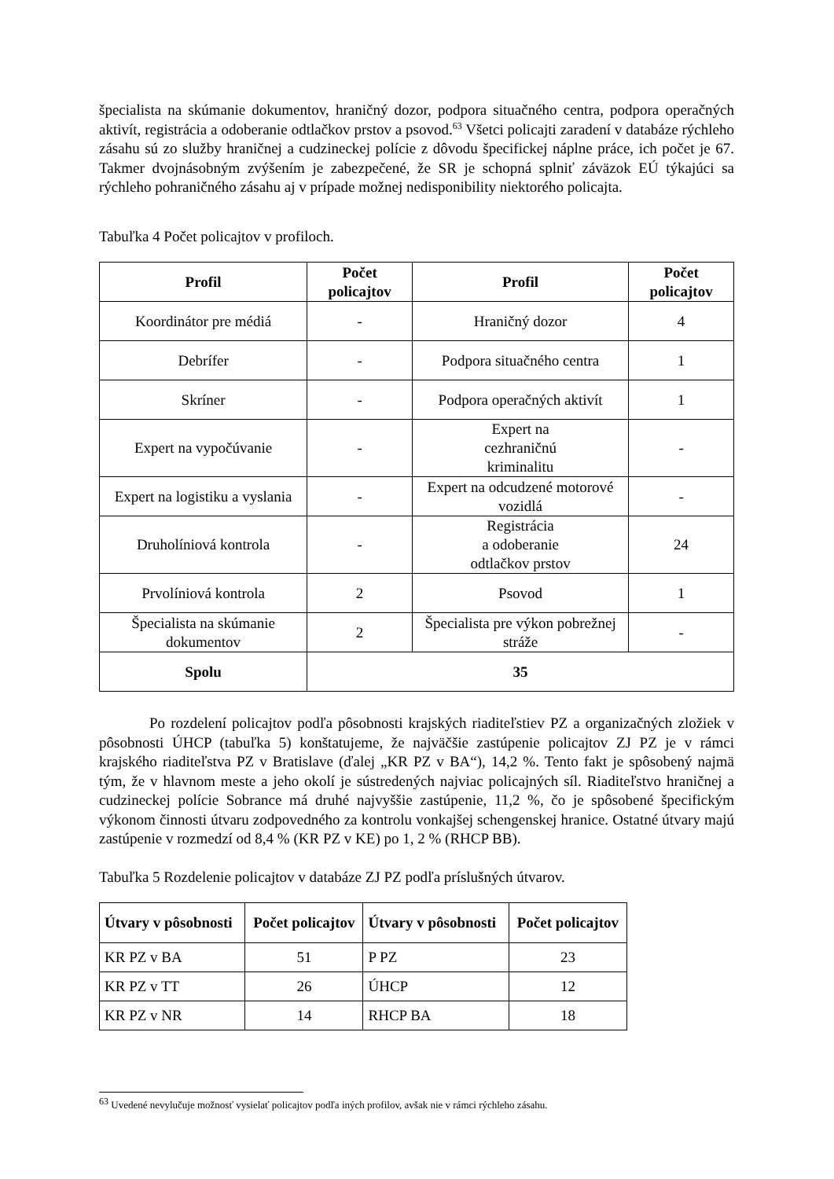špecialista na skúmanie dokumentov, hraničný dozor, podpora situačného centra, podpora operačných aktivít, registrácia a odoberanie odtlačkov prstov a psovod.<sup>63</sup> Všetci policajti zaradení v databáze rýchleho zásahu sú zo služby hraničnej a cudzineckej polície z dôvodu špecifickej náplne práce, ich počet je 67. Takmer dvojnásobným zvýšením je zabezpečené, že SR je schopná splniť záväzok EÚ týkajúci sa rýchleho pohraničného zásahu aj v prípade možnej nedisponibility niektorého policajta.
Tabuľka 4 Počet policajtov v profiloch.
| Profil | Počet policajtov | Profil | Počet policajtov |
| --- | --- | --- | --- |
| Koordinátor pre médiá | - | Hraničný dozor | 4 |
| Debrífer | - | Podpora situačného centra | 1 |
| Skríner | - | Podpora operačných aktivít | 1 |
| Expert na vypočúvanie | - | Expert na cezhraničnú kriminalitu | - |
| Expert na logistiku a vyslania | - | Expert na odcudzené motorové vozidlá | - |
| Druholíniová kontrola | - | Registrácia a odoberanie odtlačkov prstov | 24 |
| Prvolíniová kontrola | 2 | Psovod | 1 |
| Špecialista na skúmanie dokumentov | 2 | Špecialista pre výkon pobrežnej stráže | - |
| Spolu | 35 | | |
Po rozdelení policajtov podľa pôsobnosti krajských riaditeľstiev PZ a organizačných zložiek v pôsobnosti ÚHCP (tabuľka 5) konštatujeme, že najväčšie zastúpenie policajtov ZJ PZ je v rámci krajského riaditeľstva PZ v Bratislave (ďalej „KR PZ v BA“), 14,2 %. Tento fakt je spôsobený najmä tým, že v hlavnom meste a jeho okolí je sústredených najviac policajných síl. Riaditeľstvo hraničnej a cudzineckej polície Sobrance má druhé najvyššie zastúpenie, 11,2 %, čo je spôsobené špecifickým výkonom činnosti útvaru zodpovedného za kontrolu vonkajšej schengenskej hranice. Ostatné útvary majú zastúpenie v rozmedzí od 8,4 % (KR PZ v KE) po 1, 2 % (RHCP BB).
Tabuľka 5 Rozdelenie policajtov v databáze ZJ PZ podľa príslušných útvarov.
| Útvary v pôsobnosti | Počet policajtov | Útvary v pôsobnosti | Počet policajtov |
| --- | --- | --- | --- |
| KR PZ v BA | 51 | P PZ | 23 |
| KR PZ v TT | 26 | ÚHCP | 12 |
| KR PZ v NR | 14 | RHCP BA | 18 |
<sup>63</sup> Uvedené nevylučuje možnosť vysielať policajtov podľa iných profilov, avšak nie v rámci rýchleho zásahu.